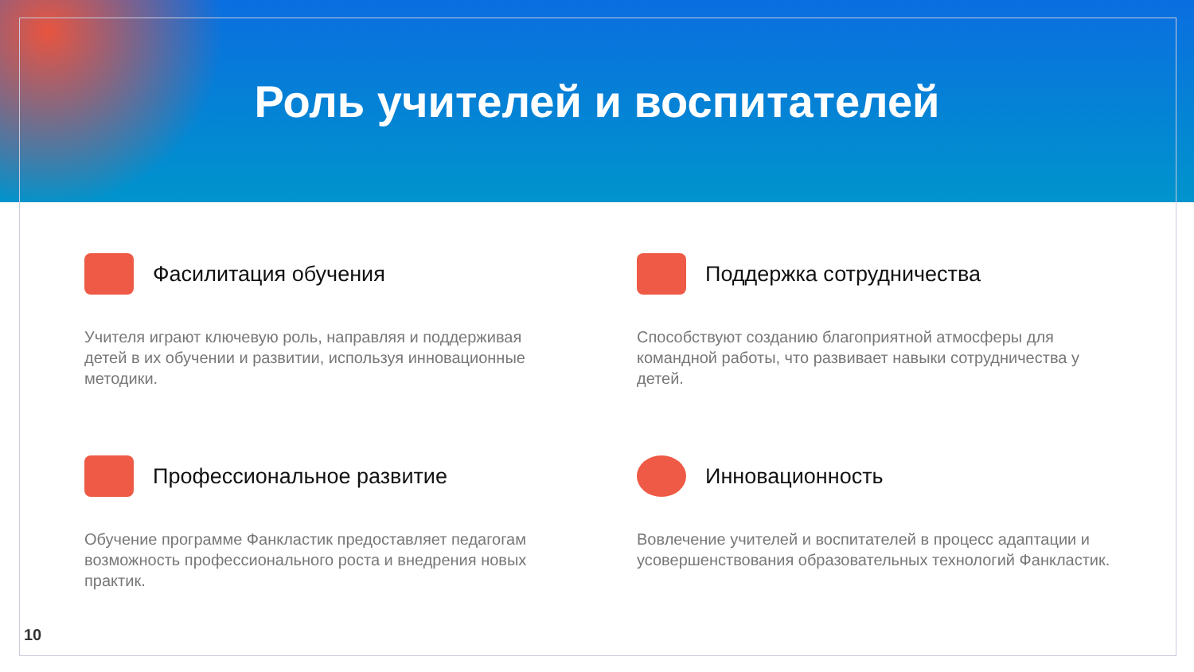Роль учителей и воспитателей
Фасилитация обучения
Учителя играют ключевую роль, направляя и поддерживая детей в их обучении и развитии, используя инновационные методики.
Поддержка сотрудничества
Способствуют созданию благоприятной атмосферы для командной работы, что развивает навыки сотрудничества у детей.
Профессиональное развитие
Обучение программе Фанкластик предоставляет педагогам возможность профессионального роста и внедрения новых практик.
Инновационность
Вовлечение учителей и воспитателей в процесс адаптации и усовершенствования образовательных технологий Фанкластик.
10